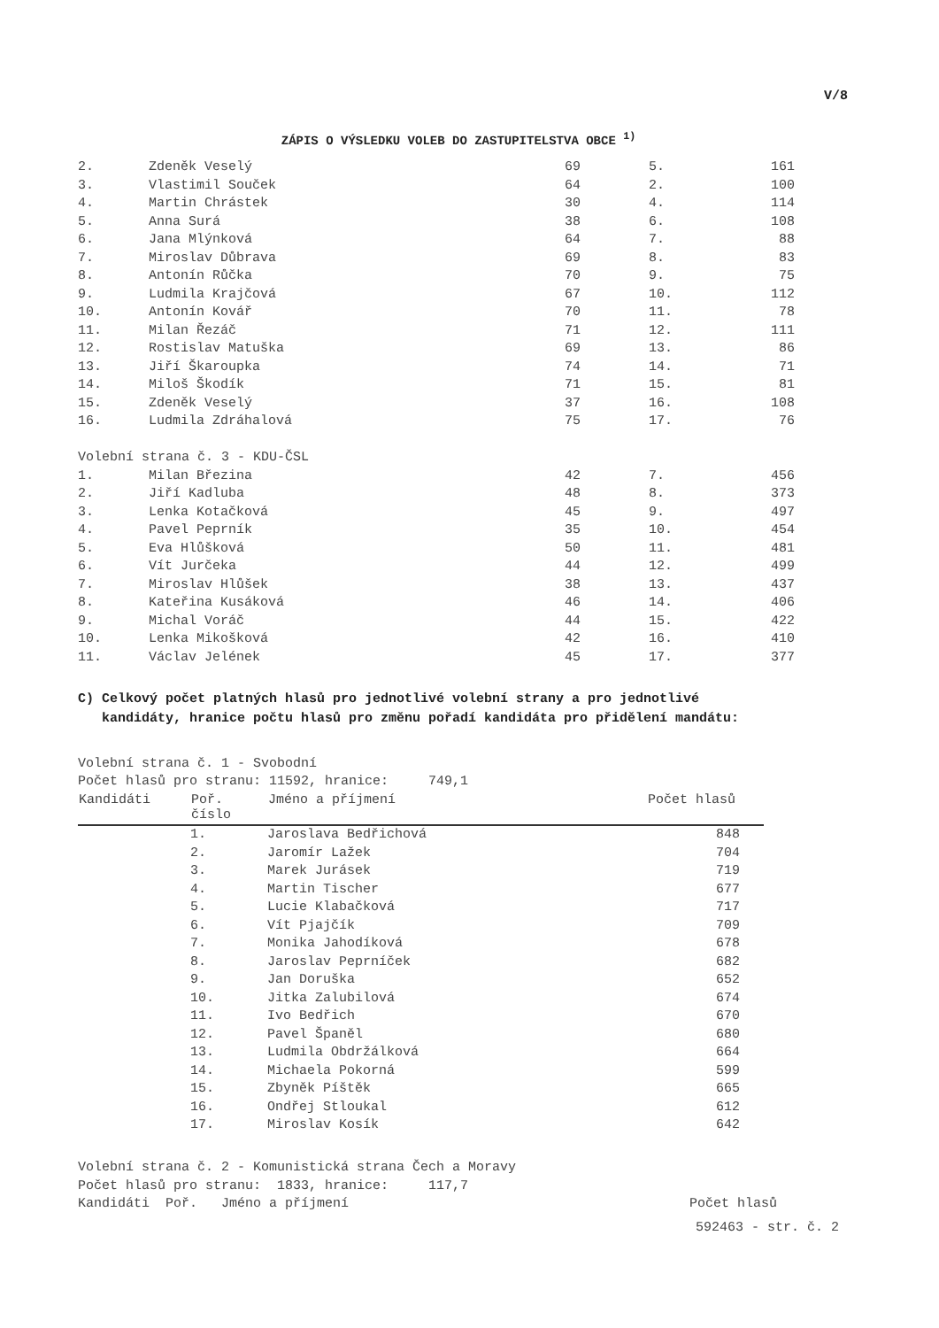V/8
ZÁPIS O VÝSLEDKU VOLEB DO ZASTUPITELSTVA OBCE <sup>1)</sup>
| 2. | Zdeněk Veselý | 69 | 5. | 161 |
| 3. | Vlastimil Souček | 64 | 2. | 100 |
| 4. | Martin Chrástek | 30 | 4. | 114 |
| 5. | Anna Surá | 38 | 6. | 108 |
| 6. | Jana Mlýnková | 64 | 7. | 88 |
| 7. | Miroslav Důbrava | 69 | 8. | 83 |
| 8. | Antonín Růčka | 70 | 9. | 75 |
| 9. | Ludmila Krajčová | 67 | 10. | 112 |
| 10. | Antonín Kovář | 70 | 11. | 78 |
| 11. | Milan Řezáč | 71 | 12. | 111 |
| 12. | Rostislav Matuška | 69 | 13. | 86 |
| 13. | Jiří Škaroupka | 74 | 14. | 71 |
| 14. | Miloš Škodík | 71 | 15. | 81 |
| 15. | Zdeněk Veselý | 37 | 16. | 108 |
| 16. | Ludmila Zdráhalová | 75 | 17. | 76 |
| Volební strana č. 3 - KDU-ČSL | | | | |
| 1. | Milan Březina | 42 | 7. | 456 |
| 2. | Jiří Kadluba | 48 | 8. | 373 |
| 3. | Lenka Kotačková | 45 | 9. | 497 |
| 4. | Pavel Peprník | 35 | 10. | 454 |
| 5. | Eva Hlůšková | 50 | 11. | 481 |
| 6. | Vít Jurčeka | 44 | 12. | 499 |
| 7. | Miroslav Hlůšek | 38 | 13. | 437 |
| 8. | Kateřina Kusáková | 46 | 14. | 406 |
| 9. | Michal Voráč | 44 | 15. | 422 |
| 10. | Lenka Mikošková | 42 | 16. | 410 |
| 11. | Václav Jelének | 45 | 17. | 377 |
C) Celkový počet platných hlasů pro jednotlivé volební strany a pro jednotlivé
kandidáty, hranice počtu hlasů pro změnu pořadí kandidáta pro přidělení mandátu:
Volební strana č. 1 - Svobodní
Počet hlasů pro stranu: 11592, hranice: 749,1
| Kandidáti | Poř. číslo | Jméno a příjmení | Počet hlasů |
| --- | --- | --- | --- |
| | 1. | Jaroslava Bedřichová | 848 |
| | 2. | Jaromír Lažek | 704 |
| | 3. | Marek Jurásek | 719 |
| | 4. | Martin Tischer | 677 |
| | 5. | Lucie Klabačková | 717 |
| | 6. | Vít Pjajčík | 709 |
| | 7. | Monika Jahodíková | 678 |
| | 8. | Jaroslav Peprníček | 682 |
| | 9. | Jan Doruška | 652 |
| | 10. | Jitka Zalubilová | 674 |
| | 11. | Ivo Bedřich | 670 |
| | 12. | Pavel Španěl | 680 |
| | 13. | Ludmila Obdržálková | 664 |
| | 14. | Michaela Pokorná | 599 |
| | 15. | Zbyněk Píštěk | 665 |
| | 16. | Ondřej Stloukal | 612 |
| | 17. | Miroslav Kosík | 642 |
Volební strana č. 2 - Komunistická strana Čech a Moravy
Počet hlasů pro stranu: 1833, hranice: 117,7
Kandidáti Poř. Jméno a příjmení Počet hlasů
592463 - str. č. 2